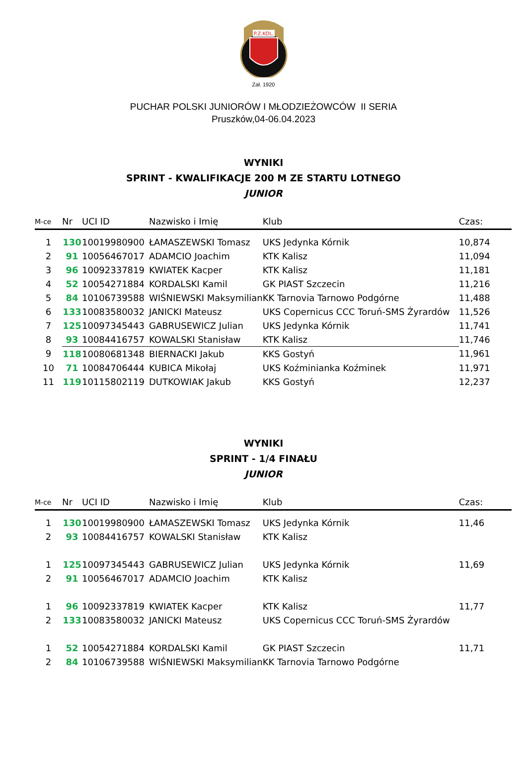P.Z.KOL.
Zał. 1920
PUCHAR POLSKI JUNIORÓW I MŁODZIEŻOWCÓW II SERIA
Pruszków,04-06.04.2023
WYNIKI
SPRINT - KWALIFIKACJE 200 M ZE STARTU LOTNEGO
JUNIOR
| M-ce | Nr | UCI ID | Nazwisko i Imię | Klub | Czas: |
| --- | --- | --- | --- | --- | --- |
| 1 | 130 | 10019980900 | ŁAMASZEWSKI Tomasz | UKS Jedynka Kórnik | 10,874 |
| 2 | 91 | 10056467017 | ADAMCIO Joachim | KTK Kalisz | 11,094 |
| 3 | 96 | 10092337819 | KWIATEK Kacper | KTK Kalisz | 11,181 |
| 4 | 52 | 10054271884 | KORDALSKI Kamil | GK PIAST Szczecin | 11,216 |
| 5 | 84 | 10106739588 | WIŚNIEWSKI Maksymilian | KK Tarnovia Tarnowo Podgórne | 11,488 |
| 6 | 133 | 10083580032 | JANICKI Mateusz | UKS Copernicus CCC Toruń-SMS Żyrardów | 11,526 |
| 7 | 125 | 10097345443 | GABRUSEWICZ Julian | UKS Jedynka Kórnik | 11,741 |
| 8 | 93 | 10084416757 | KOWALSKI Stanisław | KTK Kalisz | 11,746 |
| 9 | 118 | 10080681348 | BIERNACKI Jakub | KKS Gostyń | 11,961 |
| 10 | 71 | 10084706444 | KUBICA Mikołaj | UKS Koźminianka Koźminek | 11,971 |
| 11 | 119 | 10115802119 | DUTKOWIAK Jakub | KKS Gostyń | 12,237 |
WYNIKI
SPRINT - 1/4 FINAŁU
JUNIOR
| M-ce | Nr | UCI ID | Nazwisko i Imię | Klub | Czas: |
| --- | --- | --- | --- | --- | --- |
| 1 | 130 | 10019980900 | ŁAMASZEWSKI Tomasz | UKS Jedynka Kórnik | 11,46 |
| 2 | 93 | 10084416757 | KOWALSKI Stanisław | KTK Kalisz | |
| 1 | 125 | 10097345443 | GABRUSEWICZ Julian | UKS Jedynka Kórnik | 11,69 |
| 2 | 91 | 10056467017 | ADAMCIO Joachim | KTK Kalisz | |
| 1 | 96 | 10092337819 | KWIATEK Kacper | KTK Kalisz | 11,77 |
| 2 | 133 | 10083580032 | JANICKI Mateusz | UKS Copernicus CCC Toruń-SMS Żyrardów | |
| 1 | 52 | 10054271884 | KORDALSKI Kamil | GK PIAST Szczecin | 11,71 |
| 2 | 84 | 10106739588 | WIŚNIEWSKI Maksymilian | KK Tarnovia Tarnowo Podgórne | |